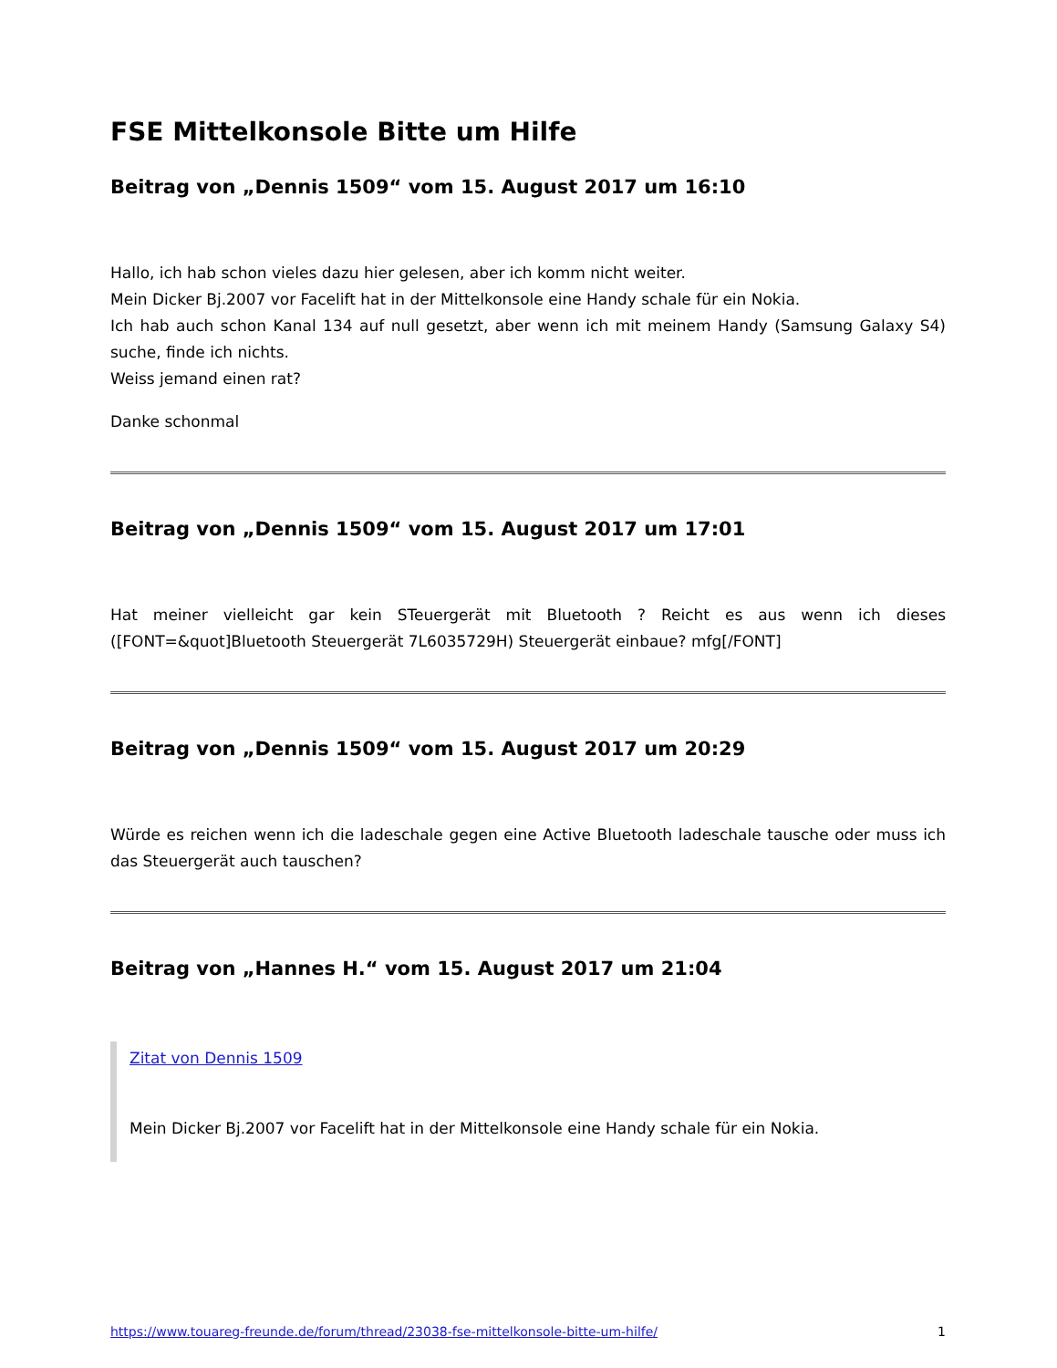FSE Mittelkonsole Bitte um Hilfe
Beitrag von „Dennis 1509“ vom 15. August 2017 um 16:10
Hallo, ich hab schon vieles dazu hier gelesen, aber ich komm nicht weiter.
Mein Dicker Bj.2007 vor Facelift hat in der Mittelkonsole eine Handy schale für ein Nokia.
Ich hab auch schon Kanal 134 auf null gesetzt, aber wenn ich mit meinem Handy (Samsung Galaxy S4) suche, finde ich nichts.
Weiss jemand einen rat?
Danke schonmal
Beitrag von „Dennis 1509“ vom 15. August 2017 um 17:01
Hat meiner vielleicht gar kein STeuergerät mit Bluetooth ? Reicht es aus wenn ich dieses ([FONT=&quot]Bluetooth Steuergerät 7L6035729H) Steuergerät einbaue? mfg[/FONT]
Beitrag von „Dennis 1509“ vom 15. August 2017 um 20:29
Würde es reichen wenn ich die ladeschale gegen eine Active Bluetooth ladeschale tausche oder muss ich das Steuergerät auch tauschen?
Beitrag von „Hannes H.“ vom 15. August 2017 um 21:04
Zitat von Dennis 1509
Mein Dicker Bj.2007 vor Facelift hat in der Mittelkonsole eine Handy schale für ein Nokia.
https://www.touareg-freunde.de/forum/thread/23038-fse-mittelkonsole-bitte-um-hilfe/ 1